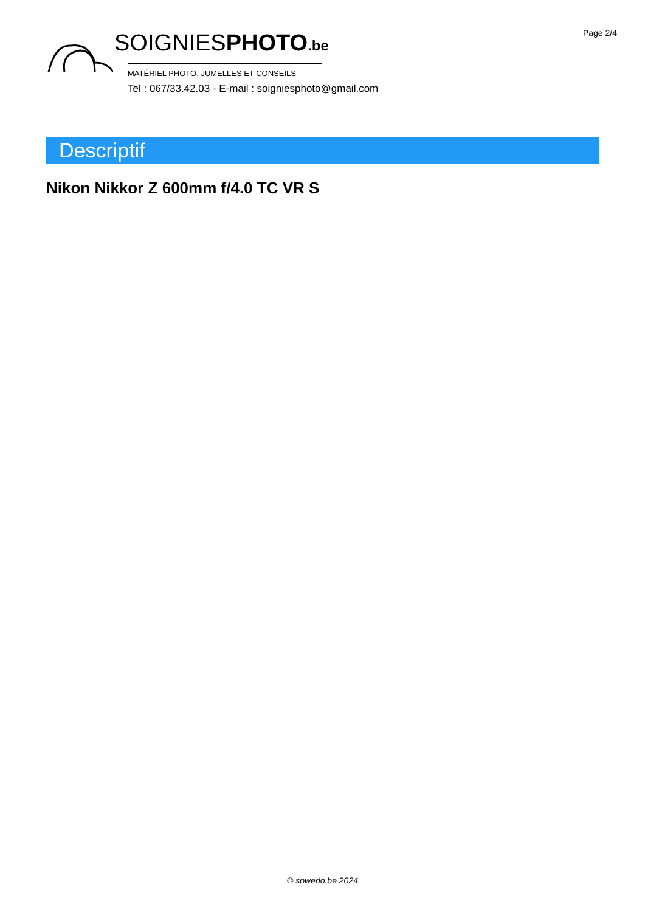Page 2/4
SOIGNIESPHOTO.be
MATÉRIEL PHOTO, JUMELLES ET CONSEILS
Tel : 067/33.42.03 - E-mail : soigniesphoto@gmail.com
Descriptif
Nikon Nikkor Z 600mm f/4.0 TC VR S
© sowedo.be 2024